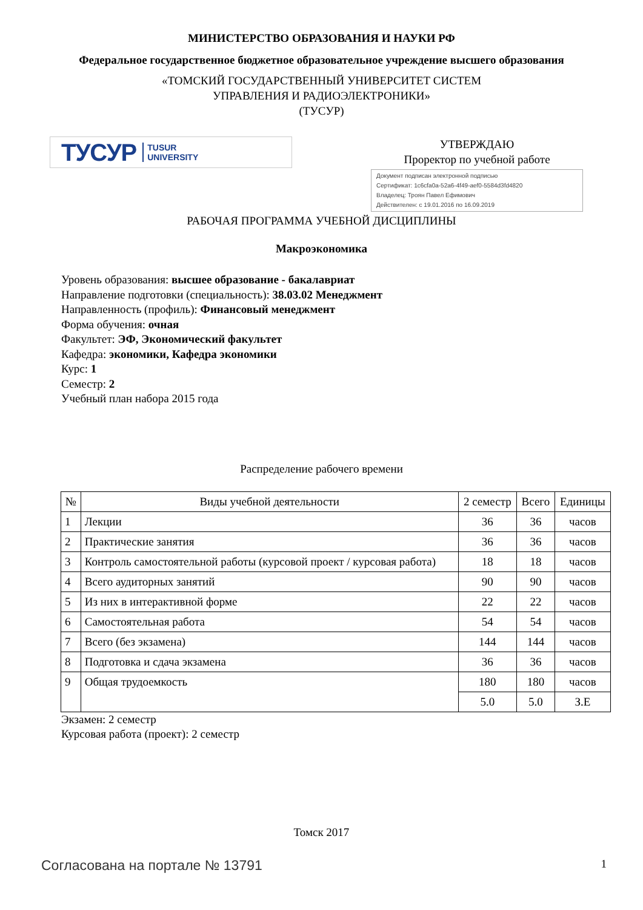МИНИСТЕРСТВО ОБРАЗОВАНИЯ И НАУКИ РФ
Федеральное государственное бюджетное образовательное учреждение высшего образования
«ТОМСКИЙ ГОСУДАРСТВЕННЫЙ УНИВЕРСИТЕТ СИСТЕМ
УПРАВЛЕНИЯ И РАДИОЭЛЕКТРОНИКИ»
(ТУСУР)
ТУСУР TUSUR
UNIVERSITY
УТВЕРЖДАЮ
Проректор по учебной работе
Документ подписан электронной подписью
Сертификат: 1c6cfa0a-52a6-4f49-aef0-5584d3fd4820
Владелец: Троян Павел Ефимович
Действителен: с 19.01.2016 по 16.09.2019
РАБОЧАЯ ПРОГРАММА УЧЕБНОЙ ДИСЦИПЛИНЫ
Макроэкономика
Уровень образования: высшее образование - бакалавриат
Направление подготовки (специальность): 38.03.02 Менеджмент
Направленность (профиль): Финансовый менеджмент
Форма обучения: очная
Факультет: ЭФ, Экономический факультет
Кафедра: экономики, Кафедра экономики
Курс: 1
Семестр: 2
Учебный план набора 2015 года
Распределение рабочего времени
| № | Виды учебной деятельности | 2 семестр | Всего | Единицы |
| --- | --- | --- | --- | --- |
| 1 | Лекции | 36 | 36 | часов |
| 2 | Практические занятия | 36 | 36 | часов |
| 3 | Контроль самостоятельной работы (курсовой проект / курсовая работа) | 18 | 18 | часов |
| 4 | Всего аудиторных занятий | 90 | 90 | часов |
| 5 | Из них в интерактивной форме | 22 | 22 | часов |
| 6 | Самостоятельная работа | 54 | 54 | часов |
| 7 | Всего (без экзамена) | 144 | 144 | часов |
| 8 | Подготовка и сдача экзамена | 36 | 36 | часов |
| 9 | Общая трудоемкость | 180 | 180 | часов |
| | | 5.0 | 5.0 | З.Е |
Экзамен: 2 семестр
Курсовая работа (проект): 2 семестр
Томск 2017
Согласована на портале № 13791 1